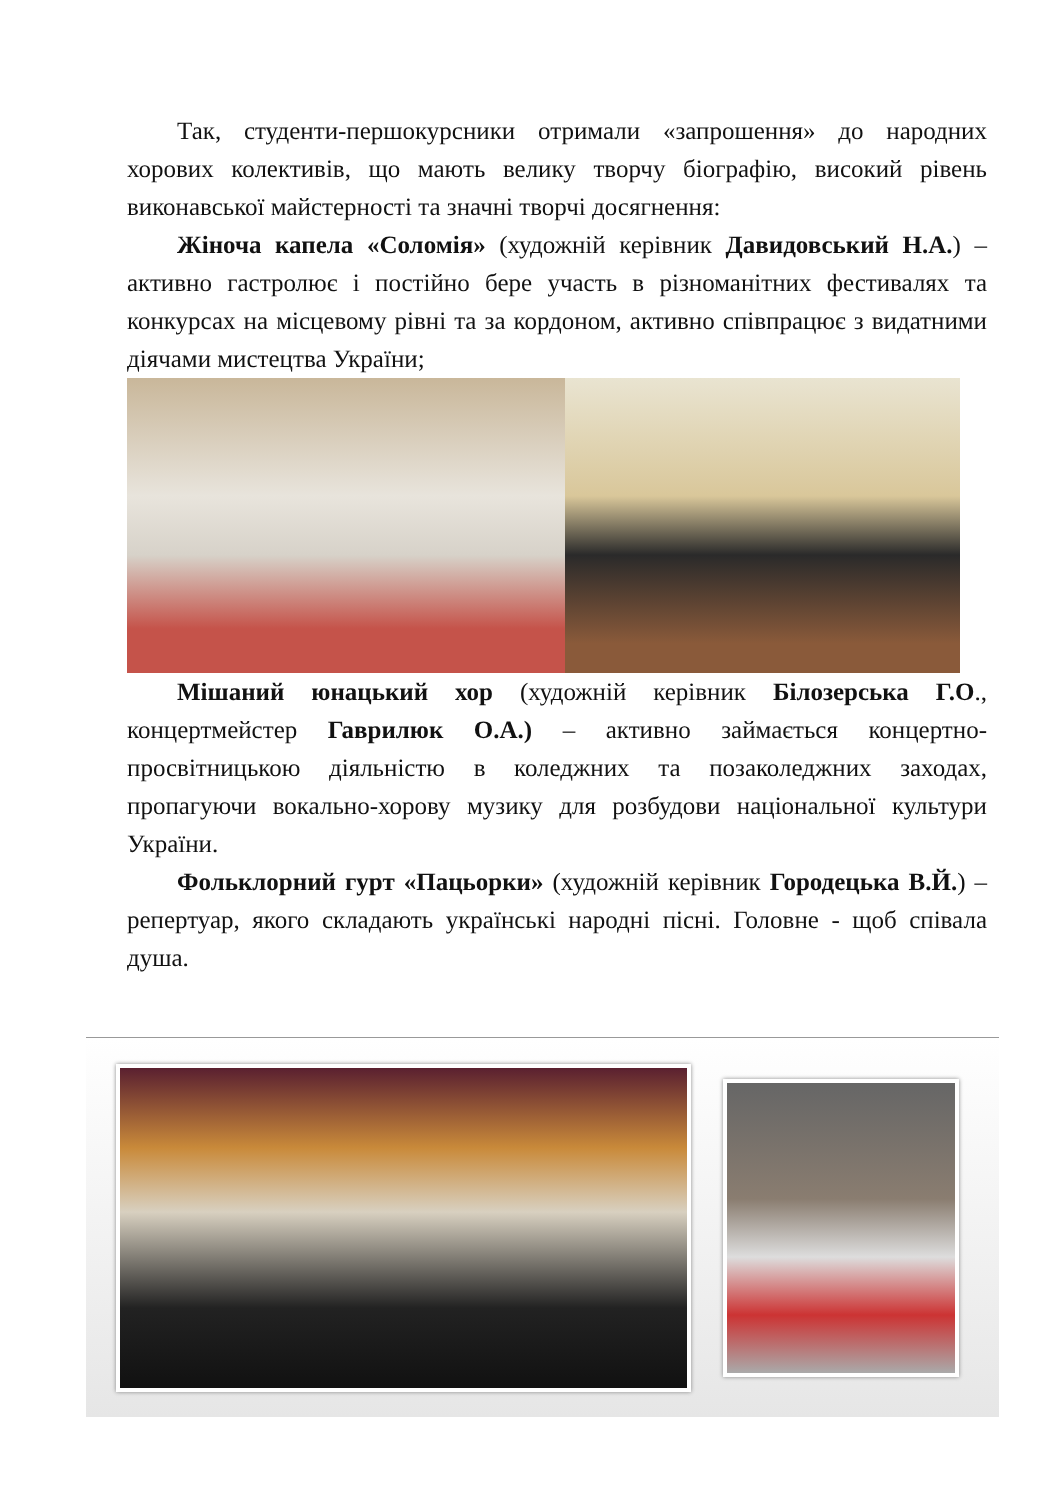Так, студенти-першокурсники отримали «запрошення» до народних хорових колективів, що мають велику творчу біографію, високий рівень виконавської майстерності та значні творчі досягнення:
Жіноча капела «Соломія» (художній керівник Давидовський Н.А.) – активно гастролює і постійно бере участь в різноманітних фестивалях та конкурсах на місцевому рівні та за кордоном, активно співпрацює з видатними діячами мистецтва України;
Мішаний юнацький хор (художній керівник Білозерська Г.О., концертмейстер Гаврилюк О.А.) – активно займається концертно-просвітницькою діяльністю в коледжних та позаколеджних заходах, пропагуючи вокально-хорову музику для розбудови національної культури України.
Фольклорний гурт «Пацьорки» (художній керівник Городецька В.Й.) – репертуар, якого складають українські народні пісні. Головне - щоб співала душа.